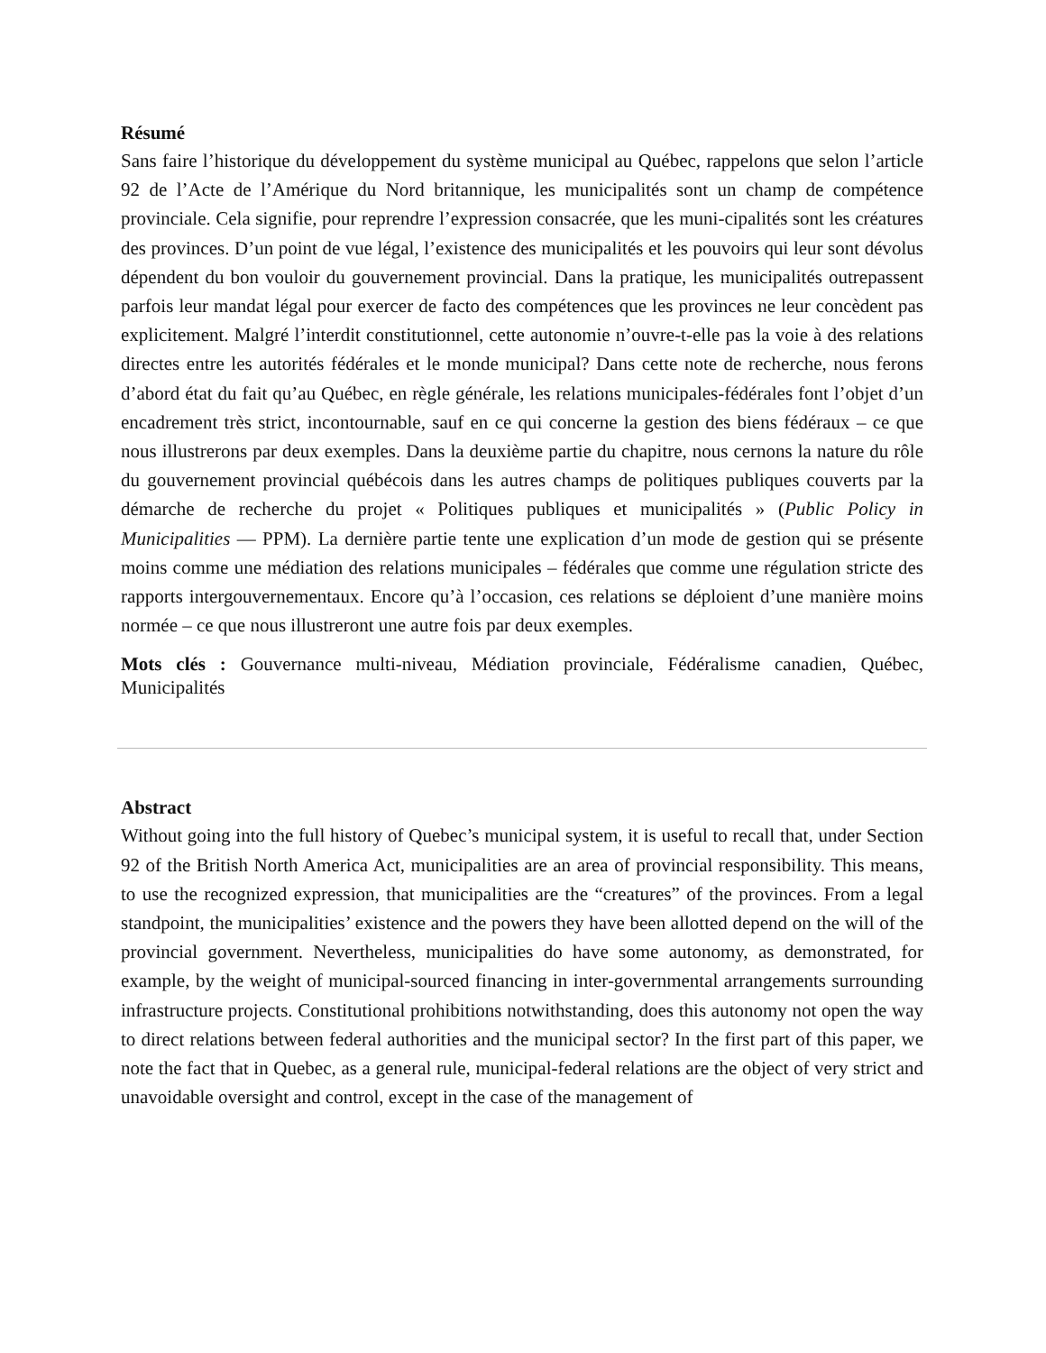Résumé
Sans faire l’historique du développement du système municipal au Québec, rappelons que selon l’article 92 de l’Acte de l’Amérique du Nord britannique, les municipalités sont un champ de compétence provinciale. Cela signifie, pour reprendre l’expression consacrée, que les muni-cipalités sont les créatures des provinces. D’un point de vue légal, l’existence des municipalités et les pouvoirs qui leur sont dévolus dépendent du bon vouloir du gouvernement provincial. Dans la pratique, les municipalités outrepassent parfois leur mandat légal pour exercer de facto des compétences que les provinces ne leur concèdent pas explicitement. Malgré l’interdit constitutionnel, cette autonomie n’ouvre-t-elle pas la voie à des relations directes entre les autorités fédérales et le monde municipal? Dans cette note de recherche, nous ferons d’abord état du fait qu’au Québec, en règle générale, les relations municipales-fédérales font l’objet d’un encadrement très strict, incontournable, sauf en ce qui concerne la gestion des biens fédéraux – ce que nous illustrerons par deux exemples. Dans la deuxième partie du chapitre, nous cernons la nature du rôle du gouvernement provincial québécois dans les autres champs de politiques publiques couverts par la démarche de recherche du projet « Politiques publiques et municipalités » (Public Policy in Municipalities — PPM). La dernière partie tente une explication d’un mode de gestion qui se présente moins comme une médiation des relations municipales – fédérales que comme une régulation stricte des rapports intergouvernementaux. Encore qu’à l’occasion, ces relations se déploient d’une manière moins normée – ce que nous illustreront une autre fois par deux exemples.
Mots clés : Gouvernance multi-niveau, Médiation provinciale, Fédéralisme canadien, Québec, Municipalités
Abstract
Without going into the full history of Quebec’s municipal system, it is useful to recall that, under Section 92 of the British North America Act, municipalities are an area of provincial responsibility. This means, to use the recognized expression, that municipalities are the “creatures” of the provinces. From a legal standpoint, the municipalities’ existence and the powers they have been allotted depend on the will of the provincial government. Nevertheless, municipalities do have some autonomy, as demonstrated, for example, by the weight of municipal-sourced financing in inter-governmental arrangements surrounding infrastructure projects. Constitutional prohibitions notwithstanding, does this autonomy not open the way to direct relations between federal authorities and the municipal sector? In the first part of this paper, we note the fact that in Quebec, as a general rule, municipal-federal relations are the object of very strict and unavoidable oversight and control, except in the case of the management of